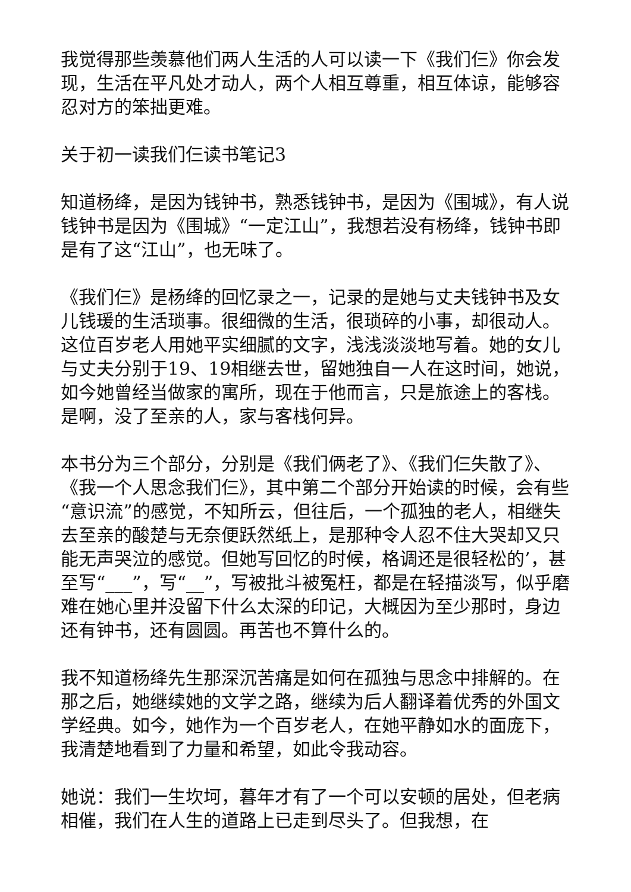我觉得那些羡慕他们两人生活的人可以读一下《我们仨》你会发现，生活在平凡处才动人，两个人相互尊重，相互体谅，能够容忍对方的笨拙更难。
关于初一读我们仨读书笔记3
知道杨绛，是因为钱钟书，熟悉钱钟书，是因为《围城》，有人说钱钟书是因为《围城》“一定江山”，我想若没有杨绛，钱钟书即是有了这“江山”，也无味了。
《我们仨》是杨绛的回忆录之一，记录的是她与丈夫钱钟书及女儿钱瑗的生活琐事。很细微的生活，很琐碎的小事，却很动人。这位百岁老人用她平实细腻的文字，浅浅淡淡地写着。她的女儿与丈夫分别于19、19相继去世，留她独自一人在这时间，她说，如今她曾经当做家的寓所，现在于他而言，只是旅途上的客栈。是啊，没了至亲的人，家与客栈何异。
本书分为三个部分，分别是《我们俩老了》、《我们仨失散了》、《我一个人思念我们仨》，其中第二个部分开始读的时候，会有些“意识流”的感觉，不知所云，但往后，一个孤独的老人，相继失去至亲的酸楚与无奈便跃然纸上，是那种令人忍不住大哭却又只能无声哭泣的感觉。但她写回忆的时候，格调还是很轻松的’，甚至写“___”，写“__”，写被批斗被冤枉，都是在轻描淡写，似乎磨难在她心里并没留下什么太深的印记，大概因为至少那时，身边还有钟书，还有圆圆。再苦也不算什么的。
我不知道杨绛先生那深沉苦痛是如何在孤独与思念中排解的。在那之后，她继续她的文学之路，继续为后人翻译着优秀的外国文学经典。如今，她作为一个百岁老人，在她平静如水的面庞下，我清楚地看到了力量和希望，如此令我动容。
她说：我们一生坎坷，暮年才有了一个可以安顿的居处，但老病相催，我们在人生的道路上已走到尽头了。但我想，在